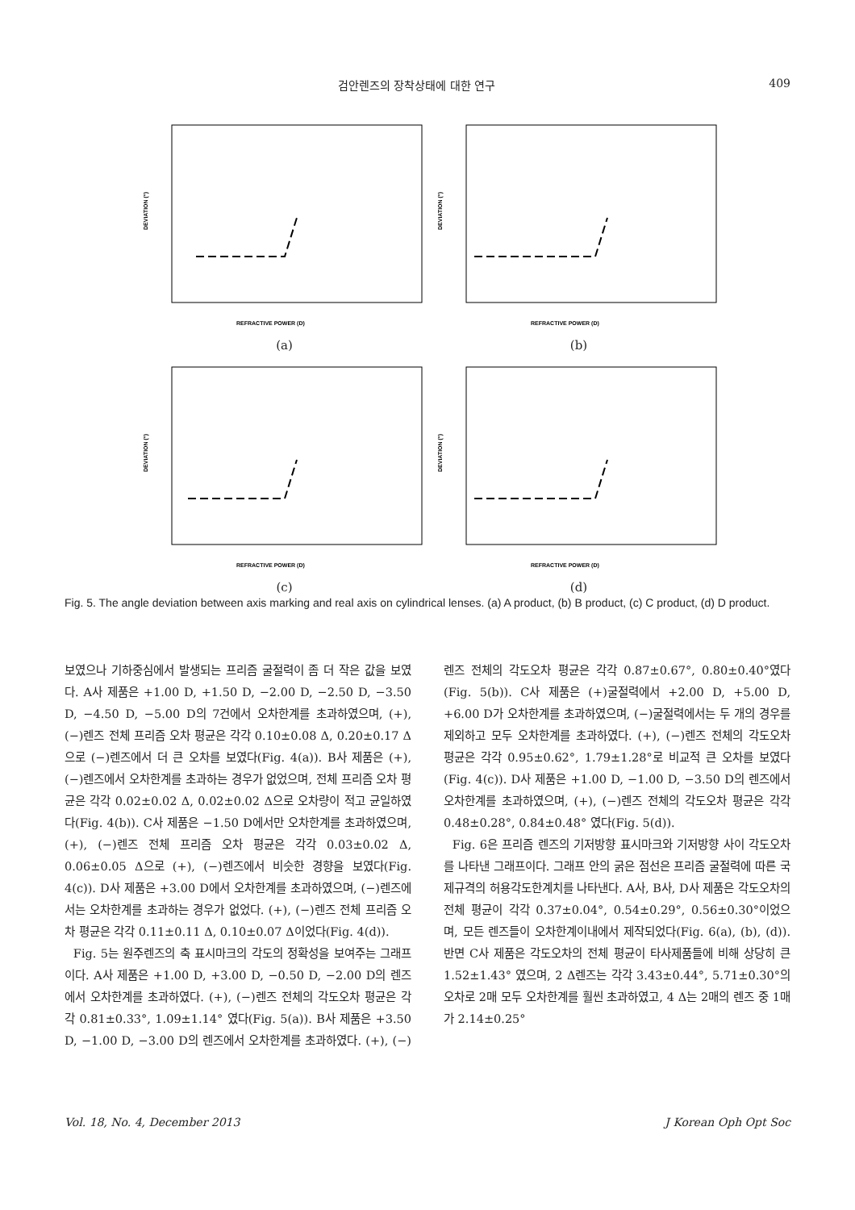검안렌즈의 장착상태에 대한 연구 409
DEVIATION (°)
REFRACTIVE POWER (D)
(a)
DEVIATION (°)
REFRACTIVE POWER (D)
(b)
DEVIATION (°)
REFRACTIVE POWER (D)
(c)
DEVIATION (°)
REFRACTIVE POWER (D)
(d)
Fig. 5. The angle deviation between axis marking and real axis on cylindrical lenses. (a) A product, (b) B product, (c) C product, (d) D product.
보였으나 기하중심에서 발생되는 프리즘 굴절력이 좀 더 작은 값을 보였다. A사 제품은 +1.00 D, +1.50 D, −2.00 D, −2.50 D, −3.50 D, −4.50 D, −5.00 D의 7건에서 오차한계를 초과하였으며, (+), (−)렌즈 전체 프리즘 오차 평균은 각각 0.10±0.08 Δ, 0.20±0.17 Δ으로 (−)렌즈에서 더 큰 오차를 보였다(Fig. 4(a)). B사 제품은 (+), (−)렌즈에서 오차한계를 초과하는 경우가 없었으며, 전체 프리즘 오차 평균은 각각 0.02±0.02 Δ, 0.02±0.02 Δ으로 오차량이 적고 균일하였다(Fig. 4(b)). C사 제품은 −1.50 D에서만 오차한계를 초과하였으며, (+), (−)렌즈 전체 프리즘 오차 평균은 각각 0.03±0.02 Δ, 0.06±0.05 Δ으로 (+), (−)렌즈에서 비슷한 경향을 보였다(Fig. 4(c)). D사 제품은 +3.00 D에서 오차한계를 초과하였으며, (−)렌즈에서는 오차한계를 초과하는 경우가 없었다. (+), (−)렌즈 전체 프리즘 오차 평균은 각각 0.11±0.11 Δ, 0.10±0.07 Δ이었다(Fig. 4(d)).
Fig. 5는 원주렌즈의 축 표시마크의 각도의 정확성을 보여주는 그래프이다. A사 제품은 +1.00 D, +3.00 D, −0.50 D, −2.00 D의 렌즈에서 오차한계를 초과하였다. (+), (−)렌즈 전체의 각도오차 평균은 각각 0.81±0.33°, 1.09±1.14° 였다(Fig. 5(a)). B사 제품은 +3.50 D, −1.00 D, −3.00 D의 렌즈에서 오차한계를 초과하였다. (+), (−)렌즈 전체의 각도오차 평균은 각각 0.87±0.67°, 0.80±0.40°였다(Fig. 5(b)). C사 제품은 (+)굴절력에서 +2.00 D, +5.00 D, +6.00 D가 오차한계를 초과하였으며, (−)굴절력에서는 두 개의 경우를 제외하고 모두 오차한계를 초과하였다. (+), (−)렌즈 전체의 각도오차 평균은 각각 0.95±0.62°, 1.79±1.28°로 비교적 큰 오차를 보였다(Fig. 4(c)). D사 제품은 +1.00 D, −1.00 D, −3.50 D의 렌즈에서 오차한계를 초과하였으며, (+), (−)렌즈 전체의 각도오차 평균은 각각 0.48±0.28°, 0.84±0.48° 였다(Fig. 5(d)).
Fig. 6은 프리즘 렌즈의 기저방향 표시마크와 기저방향 사이 각도오차를 나타낸 그래프이다. 그래프 안의 굵은 점선은 프리즘 굴절력에 따른 국제규격의 허용각도한계치를 나타낸다. A사, B사, D사 제품은 각도오차의 전체 평균이 각각 0.37±0.04°, 0.54±0.29°, 0.56±0.30°이었으며, 모든 렌즈들이 오차한계이내에서 제작되었다(Fig. 6(a), (b), (d)). 반면 C사 제품은 각도오차의 전체 평균이 타사제품들에 비해 상당히 큰 1.52±1.43° 였으며, 2 Δ렌즈는 각각 3.43±0.44°, 5.71±0.30°의 오차로 2매 모두 오차한계를 훨씬 초과하였고, 4 Δ는 2매의 렌즈 중 1매가 2.14±0.25°
Vol. 18, No. 4, December 2013 J Korean Oph Opt Soc